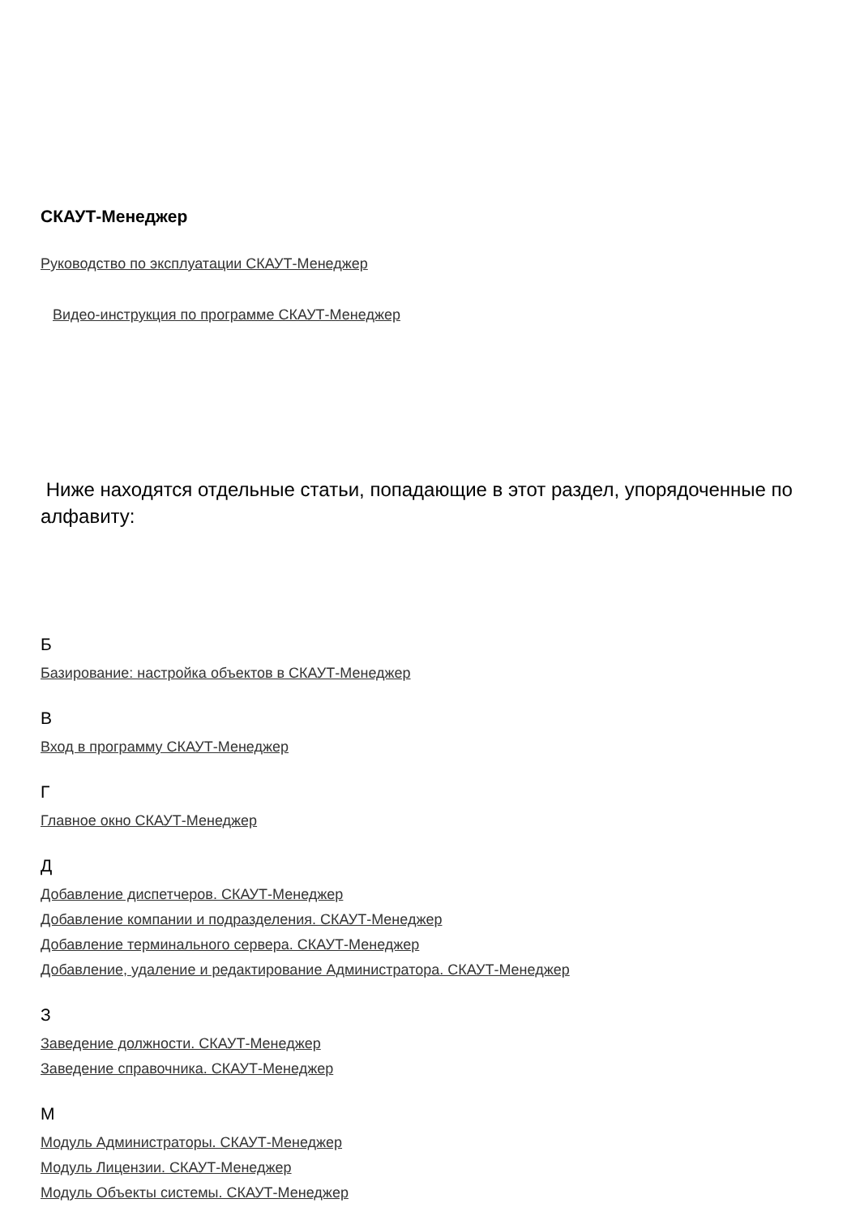СКАУТ-Менеджер
Руководство по эксплуатации СКАУТ-Менеджер
Видео-инструкция по программе СКАУТ-Менеджер
Ниже находятся отдельные статьи, попадающие в этот раздел, упорядоченные по алфавиту:
Б
Базирование: настройка объектов в СКАУТ-Менеджер
В
Вход в программу СКАУТ-Менеджер
Г
Главное окно СКАУТ-Менеджер
Д
Добавление диспетчеров. СКАУТ-Менеджер
Добавление компании и подразделения. СКАУТ-Менеджер
Добавление терминального сервера. СКАУТ-Менеджер
Добавление, удаление и редактирование Администратора. СКАУТ-Менеджер
З
Заведение должности. СКАУТ-Менеджер
Заведение справочника. СКАУТ-Менеджер
М
Модуль Администраторы. СКАУТ-Менеджер
Модуль Лицензии. СКАУТ-Менеджер
Модуль Объекты системы. СКАУТ-Менеджер